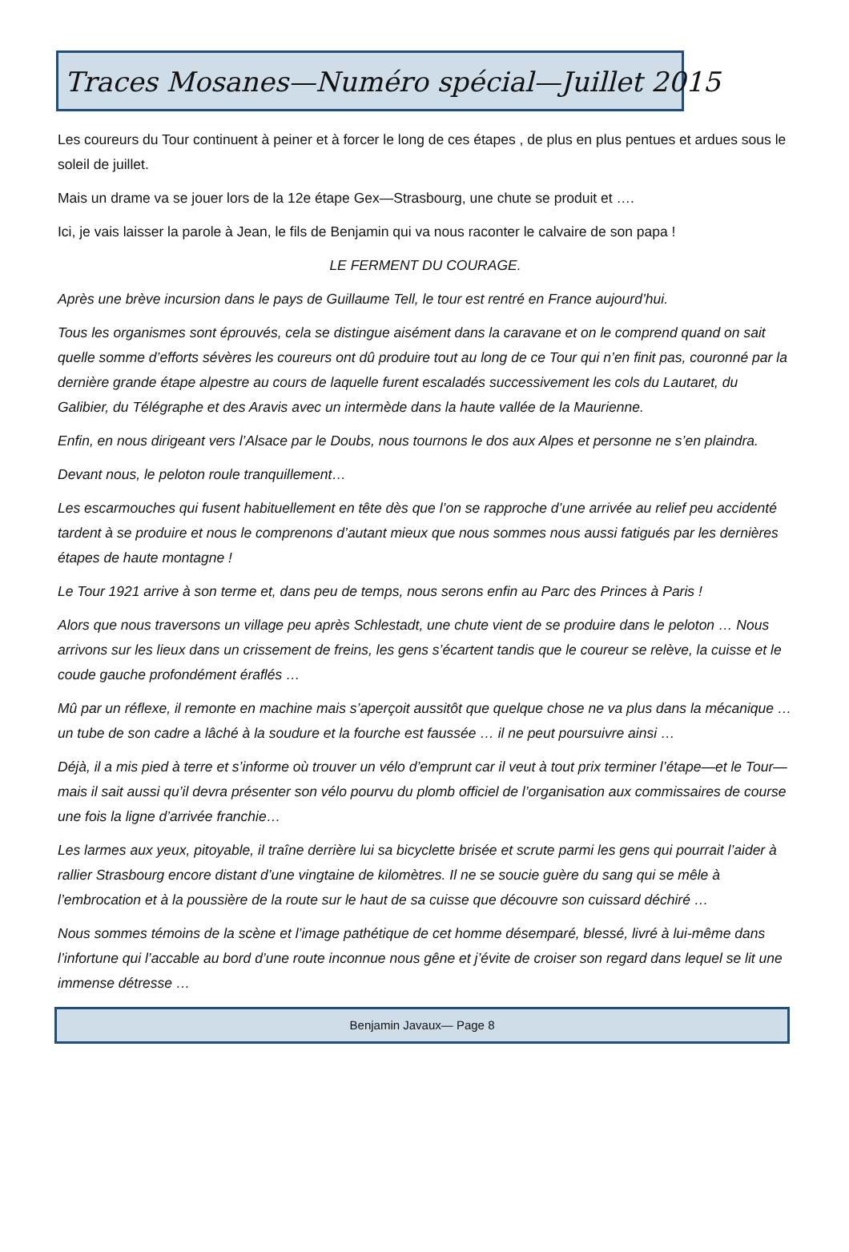Traces Mosanes—Numéro spécial—Juillet 2015
Les coureurs du Tour continuent à peiner et à forcer le long de ces étapes , de plus en plus pentues et ardues sous le soleil de juillet.
Mais un drame va se jouer lors de la 12e étape Gex—Strasbourg, une chute se produit et ….
Ici, je vais laisser la parole à Jean, le fils de Benjamin qui va nous raconter le calvaire de son papa !
LE FERMENT DU COURAGE.
Après une brève incursion dans le pays de Guillaume Tell, le tour est rentré en France aujourd’hui.
Tous les organismes sont éprouvés, cela se distingue aisément dans la caravane et on le comprend quand on sait quelle somme d’efforts sévères les coureurs ont dû produire tout au long de ce Tour qui n’en finit pas, couronné par la dernière grande étape alpestre au cours de laquelle furent escaladés successivement les cols du Lautaret, du Galibier, du Télégraphe et des Aravis avec un intermède dans la haute vallée de la Maurienne.
Enfin, en nous dirigeant vers l’Alsace par le Doubs, nous tournons le dos aux Alpes et personne ne s’en plaindra.
Devant nous, le peloton roule tranquillement…
Les escarmouches qui fusent habituellement en tête dès que l’on se rapproche d’une arrivée au relief peu accidenté tardent à se produire et nous le comprenons d’autant mieux que nous sommes nous aussi fatigués par les dernières étapes de haute montagne !
Le Tour 1921 arrive à son terme et, dans peu de temps, nous serons enfin au Parc des Princes à Paris !
Alors que nous traversons un village peu après Schlestadt, une chute vient de se produire dans le peloton … Nous arrivons sur les lieux dans un crissement de freins, les gens s’écartent tandis que le coureur se relève, la cuisse et le coude gauche profondément éraflés …
Mû par un réflexe, il remonte en machine mais s’aperçoit aussitôt que quelque chose ne va plus dans la mécanique … un tube de son cadre a lâché à la soudure et la fourche est faussée … il ne peut poursuivre ainsi …
Déjà, il a mis pied à terre et s’informe où trouver un vélo d’emprunt car il veut à tout prix terminer l’étape—et le Tour—mais il sait aussi qu’il devra présenter son vélo pourvu du plomb officiel de l’organisation aux commissaires de course une fois la ligne d’arrivée franchie…
Les larmes aux yeux, pitoyable, il traîne derrière lui sa bicyclette brisée et scrute parmi les gens qui pourrait l’aider à rallier Strasbourg encore distant d’une vingtaine de kilomètres. Il ne se soucie guère du sang qui se mêle à l’embrocation et à la poussière de la route sur le haut de sa cuisse que découvre son cuissard déchiré …
Nous sommes témoins de la scène et l’image pathétique de cet homme désemparé, blessé, livré à lui-même dans l’infortune qui l’accable au bord d’une route inconnue nous gêne et j’évite de croiser son regard dans lequel se lit une immense détresse …
Benjamin Javaux— Page 8